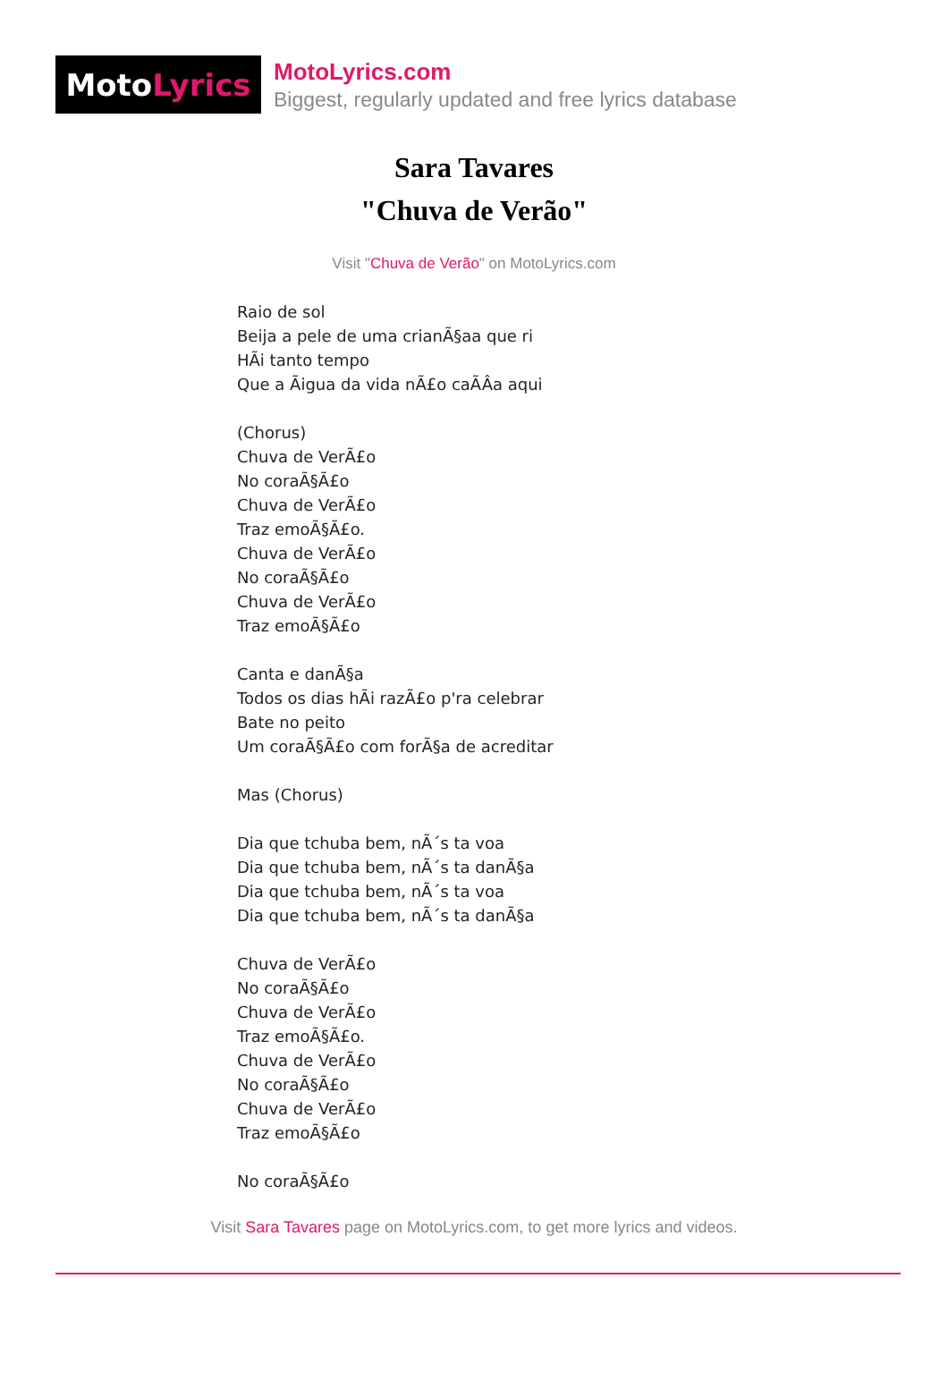Moto Lyrics
MotoLyrics.com
Biggest, regularly updated and free lyrics database
Sara Tavares
"Chuva de Verão"
Visit "Chuva de Verão" on MotoLyrics.com
Raio de sol Beija a pele de uma crianÃ§aa que ri HÃi tanto tempo Que a Ãigua da vida nÃ£o caÃÂa aqui (Chorus) Chuva de VerÃ£o No coraÃ§Ã£o Chuva de VerÃ£o Traz emoÃ§Ã£o. Chuva de VerÃ£o No coraÃ§Ã£o Chuva de VerÃ£o Traz emoÃ§Ã£o Canta e danÃ§a Todos os dias hÃi razÃ£o p'ra celebrar Bate no peito Um coraÃ§Ã£o com forÃ§a de acreditar Mas (Chorus) Dia que tchuba bem, nÃ´s ta voa Dia que tchuba bem, nÃ´s ta danÃ§a Dia que tchuba bem, nÃ´s ta voa Dia que tchuba bem, nÃ´s ta danÃ§a Chuva de VerÃ£o No coraÃ§Ã£o Chuva de VerÃ£o Traz emoÃ§Ã£o. Chuva de VerÃ£o No coraÃ§Ã£o Chuva de VerÃ£o Traz emoÃ§Ã£o No coraÃ§Ã£o
Visit Sara Tavares page on MotoLyrics.com, to get more lyrics and videos.